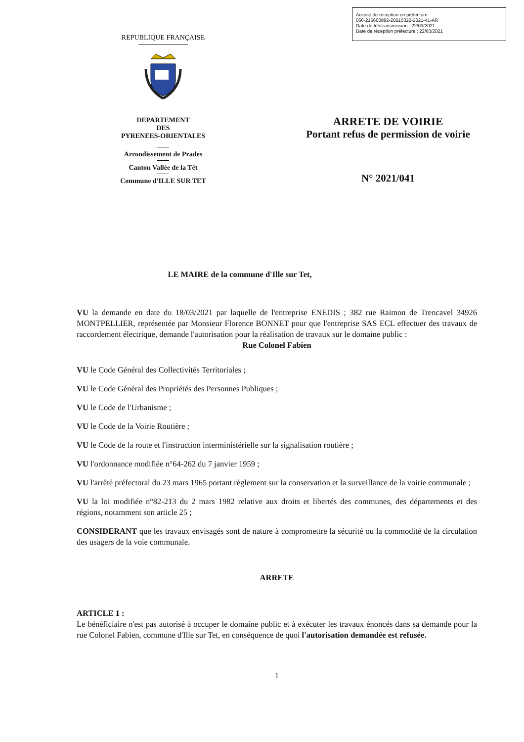Accusé de réception en préfecture
066-216600882-20210322-2021-41-AR
Date de télétransmission : 22/03/2021
Date de réception préfecture : 22/03/2021
REPUBLIQUE FRANÇAISE
DEPARTEMENT
DES
PYRENEES-ORIENTALES
Arrondissement de Prades
Canton Vallée de la Têt
Commune d'ILLE SUR TET
ARRETE DE VOIRIE
Portant refus de permission de voirie
N° 2021/041
LE MAIRE de la commune d'Ille sur Tet,
VU la demande en date du 18/03/2021 par laquelle de l'entreprise ENEDIS ; 382 rue Raimon de Trencavel 34926 MONTPELLIER, représentée par Monsieur Florence BONNET pour que l'entreprise SAS ECL effectuer des travaux de raccordement électrique, demande l'autorisation pour la réalisation de travaux sur le domaine public :
Rue Colonel Fabien
VU le Code Général des Collectivités Territoriales ;
VU le Code Général des Propriétés des Personnes Publiques ;
VU le Code de l'Urbanisme ;
VU le Code de la Voirie Routière ;
VU le Code de la route et l'instruction interministérielle sur la signalisation routière ;
VU l'ordonnance modifiée n°64-262 du 7 janvier 1959 ;
VU l'arrêté préfectoral du 23 mars 1965 portant règlement sur la conservation et la surveillance de la voirie communale ;
VU la loi modifiée n°82-213 du 2 mars 1982 relative aux droits et libertés des communes, des départements et des régions, notamment son article 25 ;
CONSIDERANT que les travaux envisagés sont de nature à compromettre la sécurité ou la commodité de la circulation des usagers de la voie communale.
ARRETE
ARTICLE 1 :
Le bénéficiaire n'est pas autorisé à occuper le domaine public et à exécuter les travaux énoncés dans sa demande pour la rue Colonel Fabien, commune d'Ille sur Tet, en conséquence de quoi l'autorisation demandée est refusée.
1